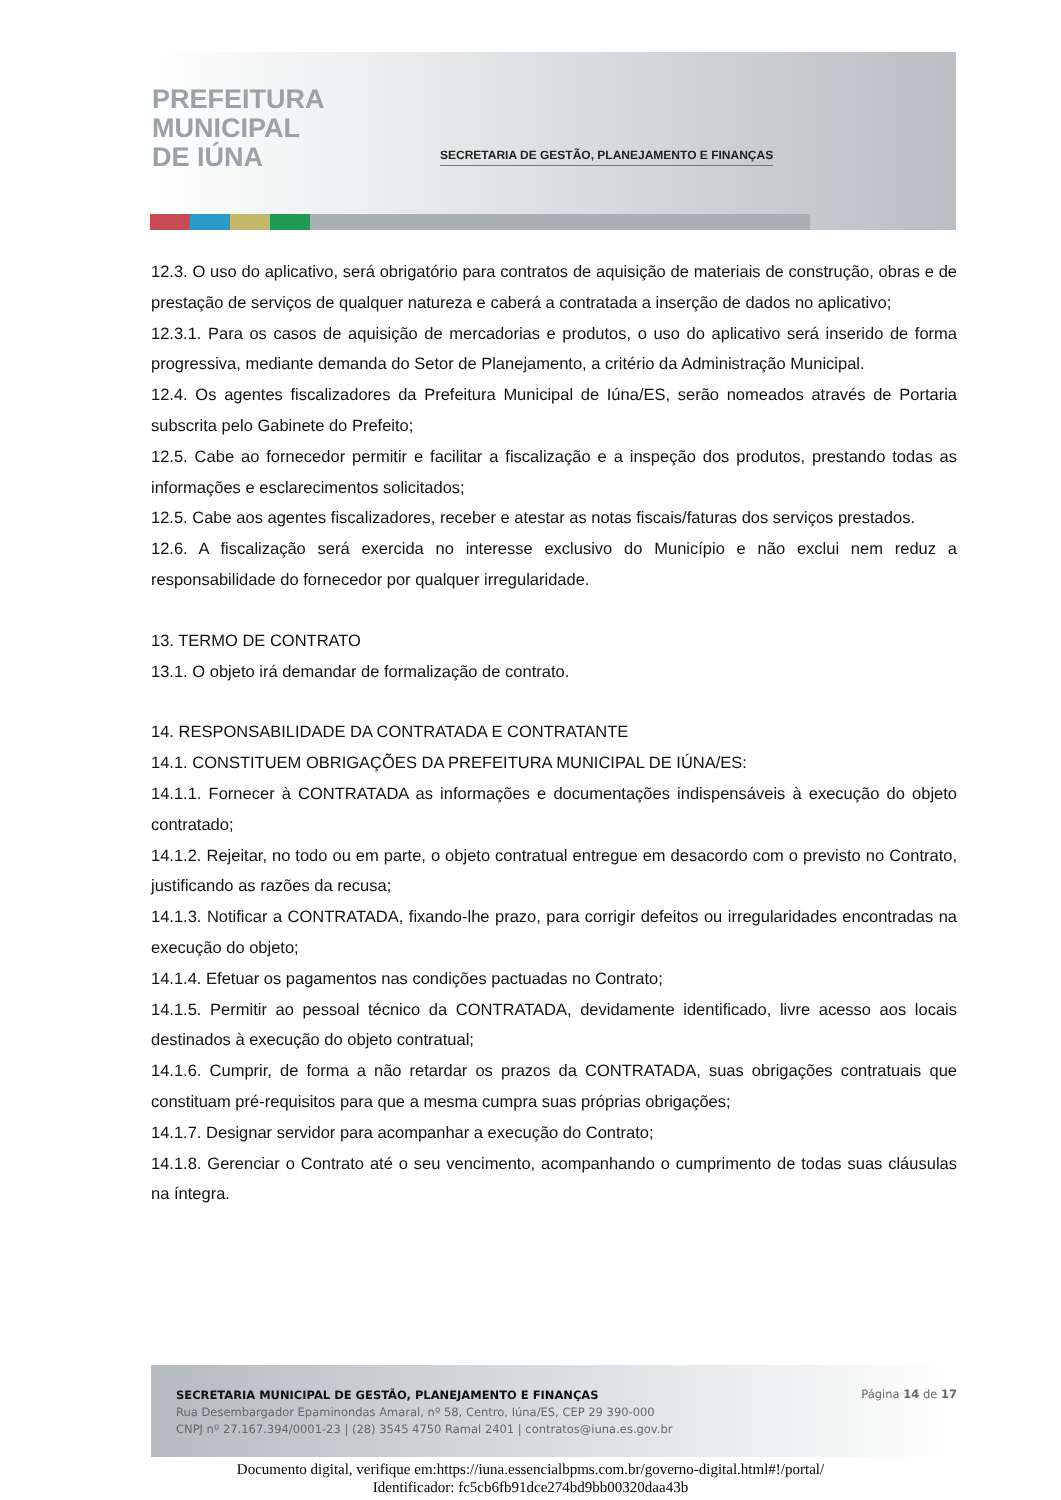PREFEITURA
MUNICIPAL
DE IÚNA
SECRETARIA DE GESTÃO, PLANEJAMENTO E FINANÇAS
12.3. O uso do aplicativo, será obrigatório para contratos de aquisição de materiais de construção, obras e de prestação de serviços de qualquer natureza e caberá a contratada a inserção de dados no aplicativo;
12.3.1. Para os casos de aquisição de mercadorias e produtos, o uso do aplicativo será inserido de forma progressiva, mediante demanda do Setor de Planejamento, a critério da Administração Municipal.
12.4. Os agentes fiscalizadores da Prefeitura Municipal de Iúna/ES, serão nomeados através de Portaria subscrita pelo Gabinete do Prefeito;
12.5. Cabe ao fornecedor permitir e facilitar a fiscalização e a inspeção dos produtos, prestando todas as informações e esclarecimentos solicitados;
12.5. Cabe aos agentes fiscalizadores, receber e atestar as notas fiscais/faturas dos serviços prestados.
12.6. A fiscalização será exercida no interesse exclusivo do Município e não exclui nem reduz a responsabilidade do fornecedor por qualquer irregularidade.
13. TERMO DE CONTRATO
13.1. O objeto irá demandar de formalização de contrato.
14. RESPONSABILIDADE DA CONTRATADA E CONTRATANTE
14.1. CONSTITUEM OBRIGAÇÕES DA PREFEITURA MUNICIPAL DE IÚNA/ES:
14.1.1. Fornecer à CONTRATADA as informações e documentações indispensáveis à execução do objeto contratado;
14.1.2. Rejeitar, no todo ou em parte, o objeto contratual entregue em desacordo com o previsto no Contrato, justificando as razões da recusa;
14.1.3. Notificar a CONTRATADA, fixando-lhe prazo, para corrigir defeitos ou irregularidades encontradas na execução do objeto;
14.1.4. Efetuar os pagamentos nas condições pactuadas no Contrato;
14.1.5. Permitir ao pessoal técnico da CONTRATADA, devidamente identificado, livre acesso aos locais destinados à execução do objeto contratual;
14.1.6. Cumprir, de forma a não retardar os prazos da CONTRATADA, suas obrigações contratuais que constituam pré-requisitos para que a mesma cumpra suas próprias obrigações;
14.1.7. Designar servidor para acompanhar a execução do Contrato;
14.1.8. Gerenciar o Contrato até o seu vencimento, acompanhando o cumprimento de todas suas cláusulas na íntegra.
SECRETARIA MUNICIPAL DE GESTÃO, PLANEJAMENTO E FINANÇAS
Rua Desembargador Epaminondas Amaral, nº 58, Centro, Iúna/ES, CEP 29 390-000
CNPJ nº 27.167.394/0001-23 | (28) 3545 4750 Ramal 2401 | contratos@iuna.es.gov.br
Página 14 de 17
Documento digital, verifique em:https://iuna.essencialbpms.com.br/governo-digital.html#!/portal/
Identificador: fc5cb6fb91dce274bd9bb00320daa43b